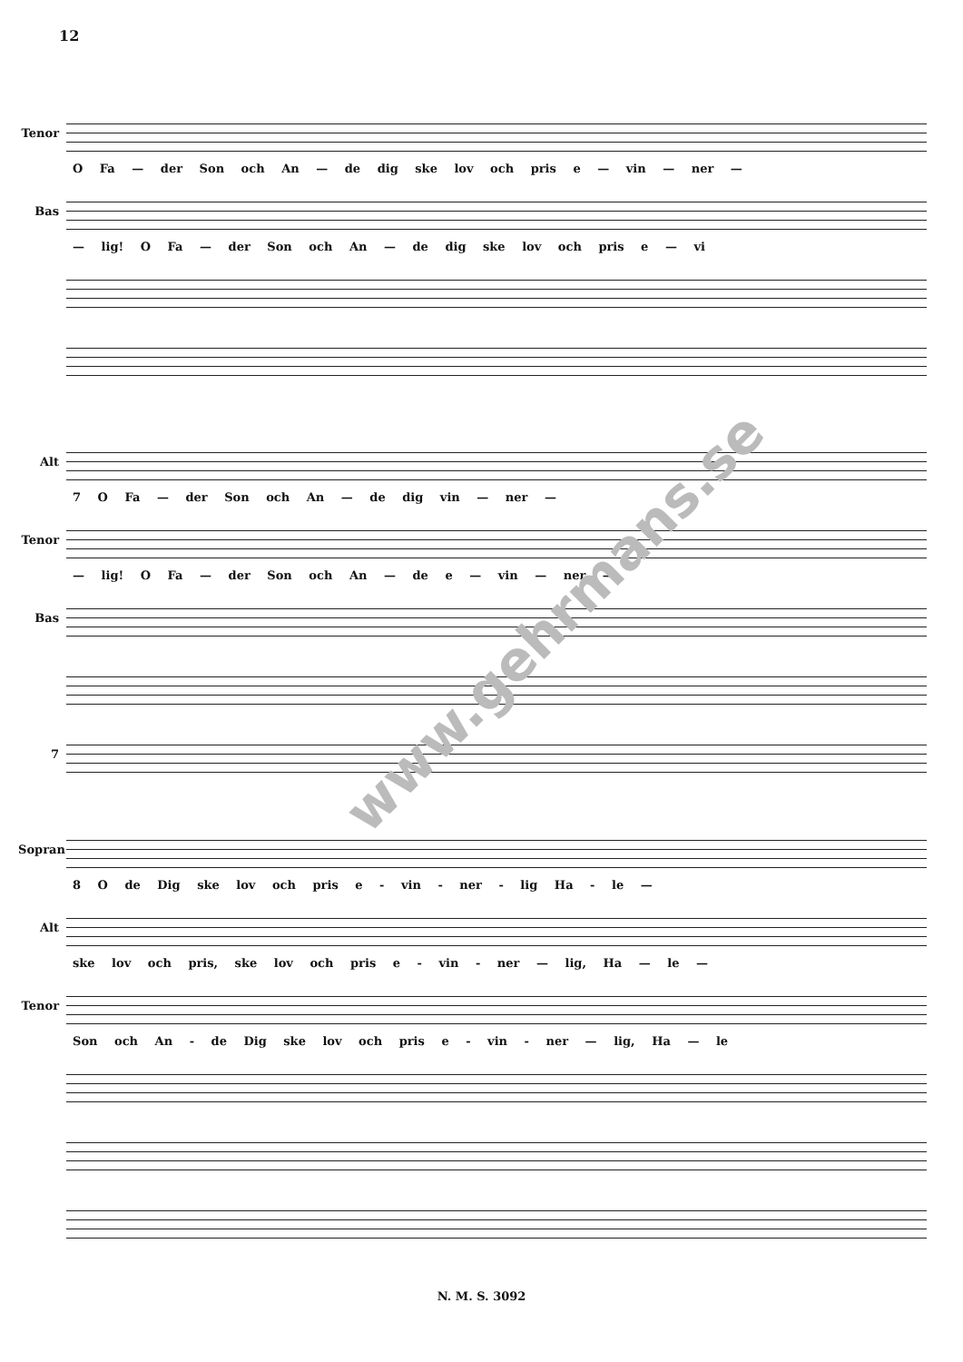12
Tenor
O Fa — der Son och An — de dig ske lov och pris e — vin — ner —
Bas
— lig! O Fa — der Son och An — de dig ske lov och pris e — vi
Alt
7 O Fa — der Son och An — de dig vin — ner —
Tenor
— lig! O Fa — der Son och An — de e — vin — ner —
Bas
7
Sopran
8 O de Dig ske lov och pris e - vin - ner - lig Ha - le —
Alt
ske lov och pris, ske lov och pris e - vin - ner — lig, Ha — le —
Tenor
Son och An - de Dig ske lov och pris e - vin - ner — lig, Ha — le
www.gehrmans.se
N. M. S. 3092